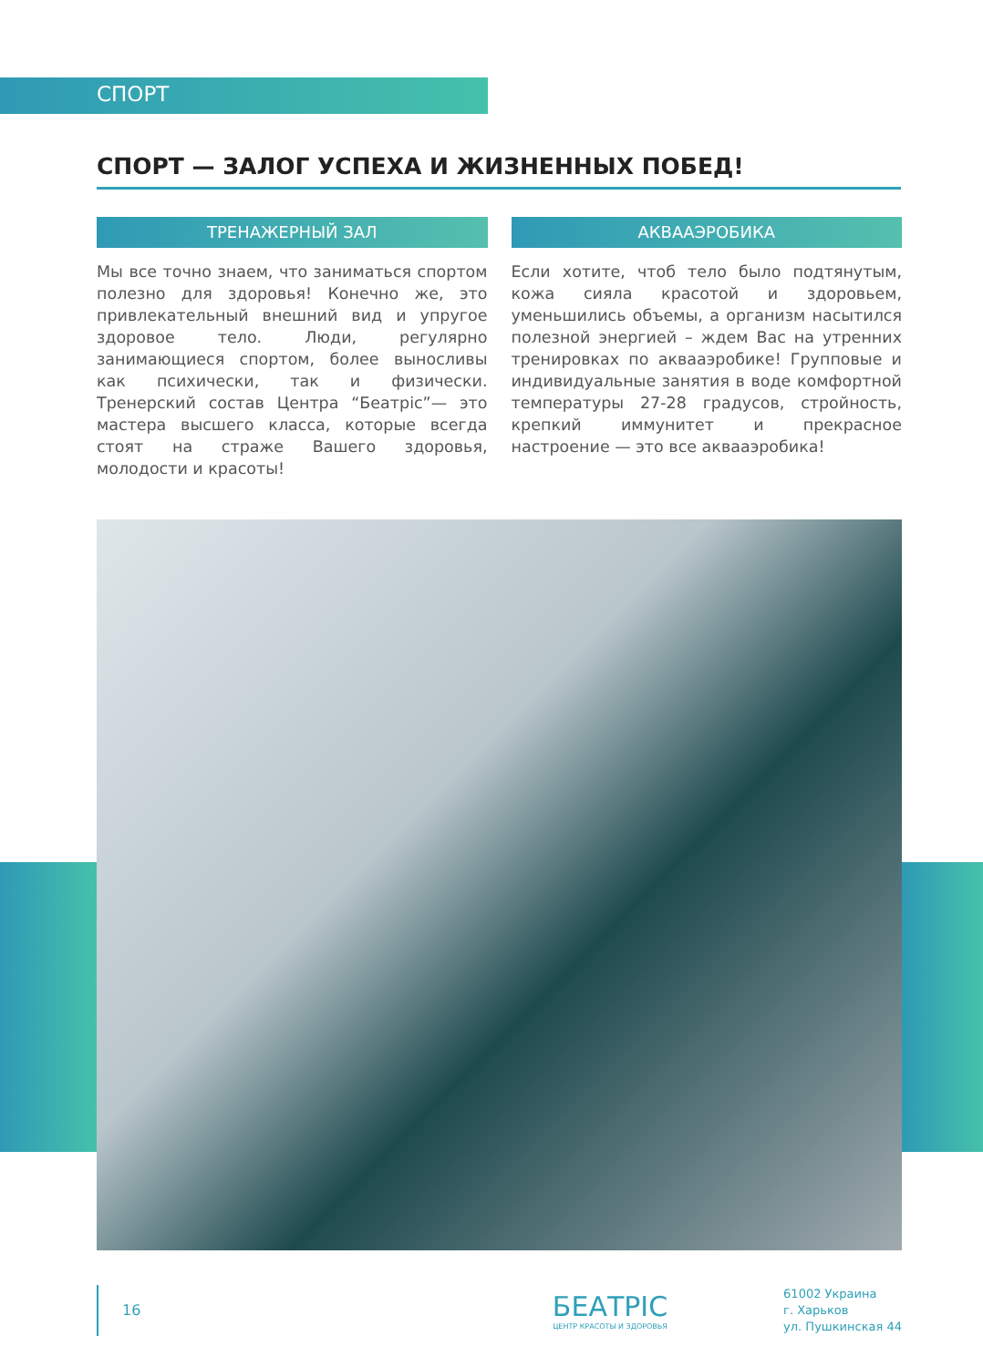СПОРТ
СПОРТ — ЗАЛОГ УСПЕХА И ЖИЗНЕННЫХ ПОБЕД!
ТРЕНАЖЕРНЫЙ ЗАЛ
Мы все точно знаем, что заниматься спортом полезно для здоровья! Конечно же, это привлекательный внешний вид и упругое здоровое тело. Люди, регулярно занимающиеся спортом, более выносливы как психически, так и физически. Тренерский состав Центра “Беатріс”— это мастера высшего класса, которые всегда стоят на страже Вашего здоровья, молодости и красоты!
АКВААЭРОБИКА
Если хотите, чтоб тело было подтянутым, кожа сияла красотой и здоровьем, уменьшились объемы, а организм насытился полезной энергией – ждем Вас на утренних тренировках по аквааэробике! Групповые и индивидуальные занятия в воде комфортной температуры 27-28 градусов, стройность, крепкий иммунитет и прекрасное настроение — это все аквааэробика!
16
БЕАТРІС
ЦЕНТР КРАСОТЫ И ЗДОРОВЬЯ
61002 Украина
г. Харьков
ул. Пушкинская 44